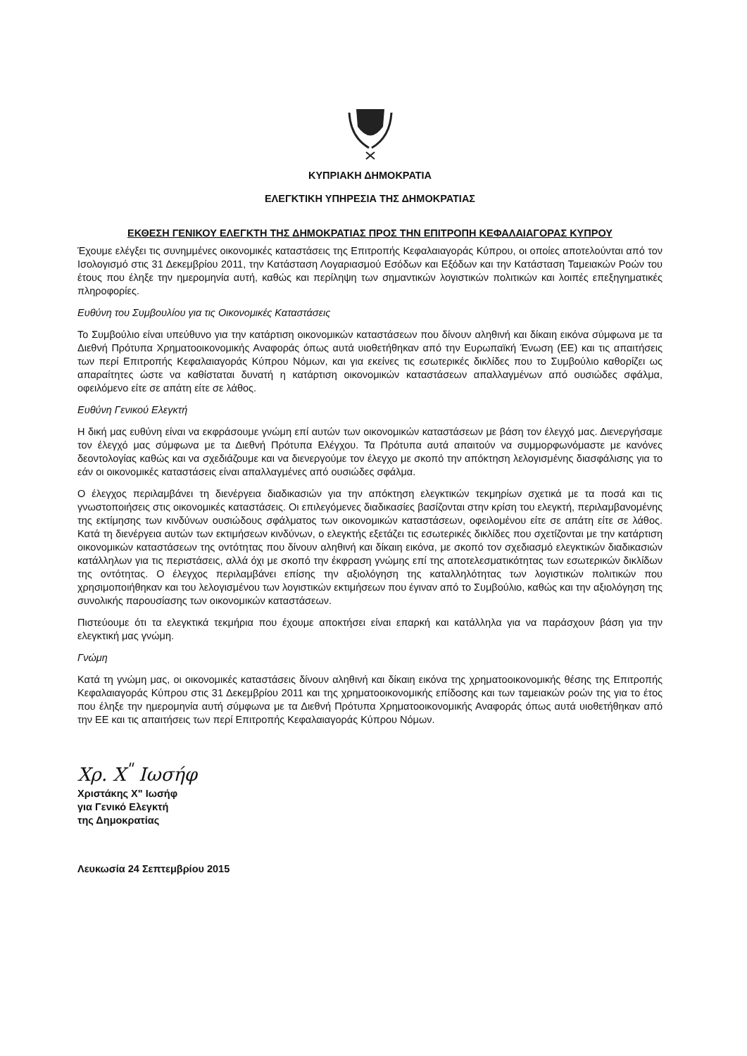ΚΥΠΡΙΑΚΗ ΔΗΜΟΚΡΑΤΙΑ
ΕΛΕΓΚΤΙΚΗ ΥΠΗΡΕΣΙΑ ΤΗΣ ΔΗΜΟΚΡΑΤΙΑΣ
ΕΚΘΕΣΗ ΓΕΝΙΚΟΥ ΕΛΕΓΚΤΗ ΤΗΣ ΔΗΜΟΚΡΑΤΙΑΣ ΠΡΟΣ ΤΗΝ ΕΠΙΤΡΟΠΗ ΚΕΦΑΛΑΙΑΓΟΡΑΣ ΚΥΠΡΟΥ
Έχουμε ελέγξει τις συνημμένες οικονομικές καταστάσεις της Επιτροπής Κεφαλαιαγοράς Κύπρου, οι οποίες αποτελούνται από τον Ισολογισμό στις 31 Δεκεμβρίου 2011, την Κατάσταση Λογαριασμού Εσόδων και Εξόδων και την Κατάσταση Ταμειακών Ροών του έτους που έληξε την ημερομηνία αυτή, καθώς και περίληψη των σημαντικών λογιστικών πολιτικών και λοιπές επεξηγηματικές πληροφορίες.
Ευθύνη του Συμβουλίου για τις Οικονομικές Καταστάσεις
Το Συμβούλιο είναι υπεύθυνο για την κατάρτιση οικονομικών καταστάσεων που δίνουν αληθινή και δίκαιη εικόνα σύμφωνα με τα Διεθνή Πρότυπα Χρηματοοικονομικής Αναφοράς όπως αυτά υιοθετήθηκαν από την Ευρωπαϊκή Ένωση (ΕΕ) και τις απαιτήσεις των περί Επιτροπής Κεφαλαιαγοράς Κύπρου Νόμων, και για εκείνες τις εσωτερικές δικλίδες που το Συμβούλιο καθορίζει ως απαραίτητες ώστε να καθίσταται δυνατή η κατάρτιση οικονομικών καταστάσεων απαλλαγμένων από ουσιώδες σφάλμα, οφειλόμενο είτε σε απάτη είτε σε λάθος.
Ευθύνη Γενικού Ελεγκτή
Η δική μας ευθύνη είναι να εκφράσουμε γνώμη επί αυτών των οικονομικών καταστάσεων με βάση τον έλεγχό μας. Διενεργήσαμε τον έλεγχό μας σύμφωνα με τα Διεθνή Πρότυπα Ελέγχου. Τα Πρότυπα αυτά απαιτούν να συμμορφωνόμαστε με κανόνες δεοντολογίας καθώς και να σχεδιάζουμε και να διενεργούμε τον έλεγχο με σκοπό την απόκτηση λελογισμένης διασφάλισης για το εάν οι οικονομικές καταστάσεις είναι απαλλαγμένες από ουσιώδες σφάλμα.
Ο έλεγχος περιλαμβάνει τη διενέργεια διαδικασιών για την απόκτηση ελεγκτικών τεκμηρίων σχετικά με τα ποσά και τις γνωστοποιήσεις στις οικονομικές καταστάσεις. Οι επιλεγόμενες διαδικασίες βασίζονται στην κρίση του ελεγκτή, περιλαμβανομένης της εκτίμησης των κινδύνων ουσιώδους σφάλματος των οικονομικών καταστάσεων, οφειλομένου είτε σε απάτη είτε σε λάθος. Κατά τη διενέργεια αυτών των εκτιμήσεων κινδύνων, ο ελεγκτής εξετάζει τις εσωτερικές δικλίδες που σχετίζονται με την κατάρτιση οικονομικών καταστάσεων της οντότητας που δίνουν αληθινή και δίκαιη εικόνα, με σκοπό τον σχεδιασμό ελεγκτικών διαδικασιών κατάλληλων για τις περιστάσεις, αλλά όχι με σκοπό την έκφραση γνώμης επί της αποτελεσματικότητας των εσωτερικών δικλίδων της οντότητας. Ο έλεγχος περιλαμβάνει επίσης την αξιολόγηση της καταλληλότητας των λογιστικών πολιτικών που χρησιμοποιήθηκαν και του λελογισμένου των λογιστικών εκτιμήσεων που έγιναν από το Συμβούλιο, καθώς και την αξιολόγηση της συνολικής παρουσίασης των οικονομικών καταστάσεων.
Πιστεύουμε ότι τα ελεγκτικά τεκμήρια που έχουμε αποκτήσει είναι επαρκή και κατάλληλα για να παράσχουν βάση για την ελεγκτική μας γνώμη.
Γνώμη
Κατά τη γνώμη μας, οι οικονομικές καταστάσεις δίνουν αληθινή και δίκαιη εικόνα της χρηματοοικονομικής θέσης της Επιτροπής Κεφαλαιαγοράς Κύπρου στις 31 Δεκεμβρίου 2011 και της χρηματοοικονομικής επίδοσης και των ταμειακών ροών της για το έτος που έληξε την ημερομηνία αυτή σύμφωνα με τα Διεθνή Πρότυπα Χρηματοοικονομικής Αναφοράς όπως αυτά υιοθετήθηκαν από την ΕΕ και τις απαιτήσεις των περί Επιτροπής Κεφαλαιαγοράς Κύπρου Νόμων.
Χρ. Χ<sup>"</sup> Ιωσήφ
Χριστάκης Χ" Ιωσήφ
για Γενικό Ελεγκτή
της Δημοκρατίας
Λευκωσία 24 Σεπτεμβρίου 2015